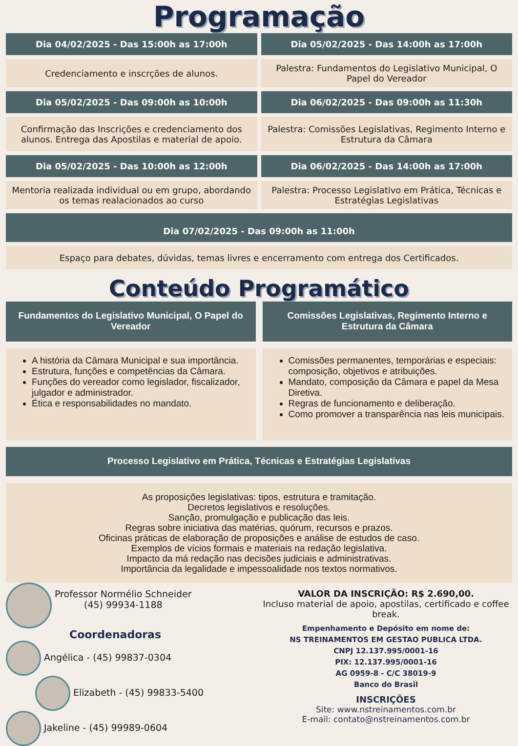Programação
Dia 04/02/2025 - Das 15:00h as 17:00h
Dia 05/02/2025 - Das 14:00h as 17:00h
Credenciamento e inscrções de alunos.
Palestra: Fundamentos do Legislativo Municipal, O Papel do Vereador
Dia 05/02/2025 - Das 09:00h as 10:00h
Dia 06/02/2025 - Das 09:00h as 11:30h
Confirmação das Inscrições e credenciamento dos alunos. Entrega das Apostilas e material de apoio.
Palestra: Comissões Legislativas, Regimento Interno e Estrutura da Câmara
Dia 05/02/2025 - Das 10:00h as 12:00h
Dia 06/02/2025 - Das 14:00h as 17:00h
Mentoria realizada individual ou em grupo, abordando os temas realacionados ao curso
Palestra: Processo Legislativo em Prática, Técnicas e Estratégias Legislativas
Dia 07/02/2025 - Das 09:00h as 11:00h
Espaço para debates, dúvidas, temas livres e encerramento com entrega dos Certificados.
Conteúdo Programático
Fundamentos do Legislativo Municipal, O Papel do Vereador
Comissões Legislativas, Regimento Interno e Estrutura da Câmara
A história da Câmara Municipal e sua importância.
Estrutura, funções e competências da Câmara.
Funções do vereador como legislador, fiscalizador, julgador e administrador.
Ética e responsabilidades no mandato.
Comissões permanentes, temporárias e especiais: composição, objetivos e atribuições.
Mandato, composição da Câmara e papel da Mesa Diretiva.
Regras de funcionamento e deliberação.
Como promover a transparência nas leis municipais.
Processo Legislativo em Prática, Técnicas e Estratégias Legislativas
As proposições legislativas: tipos, estrutura e tramitação.
Decretos legislativos e resoluções.
Sanção, promulgação e publicação das leis.
Regras sobre iniciativa das matérias, quórum, recursos e prazos.
Oficinas práticas de elaboração de proposições e análise de estudos de caso.
Exemplos de vícios formais e materiais na redação legislativa.
Impacto da má redação nas decisões judiciais e administrativas.
Importância da legalidade e impessoalidade nos textos normativos.
Professor Normélio Schneider
(45) 99934-1188
Coordenadoras
Angélica - (45) 99837-0304
Elizabeth - (45) 99833-5400
Jakeline - (45) 99989-0604
VALOR DA INSCRIÇÃO: R$ 2.690,00.
Incluso material de apoio, apostilas, certificado e coffee break.
Empenhamento e Depósito em nome de:
NS TREINAMENTOS EM GESTAO PUBLICA LTDA.
CNPJ 12.137.995/0001-16
PIX: 12.137.995/0001-16
AG 0959-8 - C/C 38019-9
Banco do Brasil
INSCRIÇÕES
Site: www.nstreinamentos.com.br
E-mail: contato@nstreinamentos.com.br